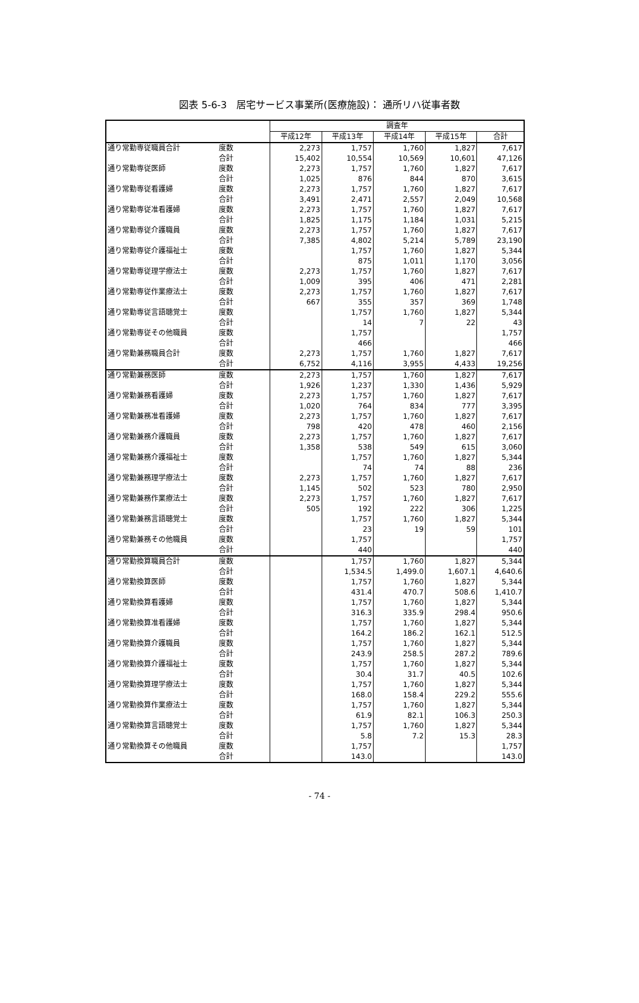図表 5-6-3　居宅サービス事業所(医療施設)： 通所リハ従事者数
| | | 調査年 | | | | |
| --- | --- | --- | --- | --- | --- | --- |
| | | 平成12年 | 平成13年 | 平成14年 | 平成15年 | 合計 |
| 通り常勤専従職員合計 | 度数 | 2,273 | 1,757 | 1,760 | 1,827 | 7,617 |
| | 合計 | 15,402 | 10,554 | 10,569 | 10,601 | 47,126 |
| 通り常勤専従医師 | 度数 | 2,273 | 1,757 | 1,760 | 1,827 | 7,617 |
| | 合計 | 1,025 | 876 | 844 | 870 | 3,615 |
| 通り常勤専従看護婦 | 度数 | 2,273 | 1,757 | 1,760 | 1,827 | 7,617 |
| | 合計 | 3,491 | 2,471 | 2,557 | 2,049 | 10,568 |
| 通り常勤専従准看護婦 | 度数 | 2,273 | 1,757 | 1,760 | 1,827 | 7,617 |
| | 合計 | 1,825 | 1,175 | 1,184 | 1,031 | 5,215 |
| 通り常勤専従介護職員 | 度数 | 2,273 | 1,757 | 1,760 | 1,827 | 7,617 |
| | 合計 | 7,385 | 4,802 | 5,214 | 5,789 | 23,190 |
| 通り常勤専従介護福祉士 | 度数 | | 1,757 | 1,760 | 1,827 | 5,344 |
| | 合計 | | 875 | 1,011 | 1,170 | 3,056 |
| 通り常勤専従理学療法士 | 度数 | 2,273 | 1,757 | 1,760 | 1,827 | 7,617 |
| | 合計 | 1,009 | 395 | 406 | 471 | 2,281 |
| 通り常勤専従作業療法士 | 度数 | 2,273 | 1,757 | 1,760 | 1,827 | 7,617 |
| | 合計 | 667 | 355 | 357 | 369 | 1,748 |
| 通り常勤専従言語聴覚士 | 度数 | | 1,757 | 1,760 | 1,827 | 5,344 |
| | 合計 | | 14 | 7 | 22 | 43 |
| 通り常勤専従その他職員 | 度数 | | 1,757 | | | 1,757 |
| | 合計 | | 466 | | | 466 |
| 通り常勤兼務職員合計 | 度数 | 2,273 | 1,757 | 1,760 | 1,827 | 7,617 |
| | 合計 | 6,752 | 4,116 | 3,955 | 4,433 | 19,256 |
| 通り常勤兼務医師 | 度数 | 2,273 | 1,757 | 1,760 | 1,827 | 7,617 |
| | 合計 | 1,926 | 1,237 | 1,330 | 1,436 | 5,929 |
| 通り常勤兼務看護婦 | 度数 | 2,273 | 1,757 | 1,760 | 1,827 | 7,617 |
| | 合計 | 1,020 | 764 | 834 | 777 | 3,395 |
| 通り常勤兼務准看護婦 | 度数 | 2,273 | 1,757 | 1,760 | 1,827 | 7,617 |
| | 合計 | 798 | 420 | 478 | 460 | 2,156 |
| 通り常勤兼務介護職員 | 度数 | 2,273 | 1,757 | 1,760 | 1,827 | 7,617 |
| | 合計 | 1,358 | 538 | 549 | 615 | 3,060 |
| 通り常勤兼務介護福祉士 | 度数 | | 1,757 | 1,760 | 1,827 | 5,344 |
| | 合計 | | 74 | 74 | 88 | 236 |
| 通り常勤兼務理学療法士 | 度数 | 2,273 | 1,757 | 1,760 | 1,827 | 7,617 |
| | 合計 | 1,145 | 502 | 523 | 780 | 2,950 |
| 通り常勤兼務作業療法士 | 度数 | 2,273 | 1,757 | 1,760 | 1,827 | 7,617 |
| | 合計 | 505 | 192 | 222 | 306 | 1,225 |
| 通り常勤兼務言語聴覚士 | 度数 | | 1,757 | 1,760 | 1,827 | 5,344 |
| | 合計 | | 23 | 19 | 59 | 101 |
| 通り常勤兼務その他職員 | 度数 | | 1,757 | | | 1,757 |
| | 合計 | | 440 | | | 440 |
| 通り常勤換算職員合計 | 度数 | | 1,757 | 1,760 | 1,827 | 5,344 |
| | 合計 | | 1,534.5 | 1,499.0 | 1,607.1 | 4,640.6 |
| 通り常勤換算医師 | 度数 | | 1,757 | 1,760 | 1,827 | 5,344 |
| | 合計 | | 431.4 | 470.7 | 508.6 | 1,410.7 |
| 通り常勤換算看護婦 | 度数 | | 1,757 | 1,760 | 1,827 | 5,344 |
| | 合計 | | 316.3 | 335.9 | 298.4 | 950.6 |
| 通り常勤換算准看護婦 | 度数 | | 1,757 | 1,760 | 1,827 | 5,344 |
| | 合計 | | 164.2 | 186.2 | 162.1 | 512.5 |
| 通り常勤換算介護職員 | 度数 | | 1,757 | 1,760 | 1,827 | 5,344 |
| | 合計 | | 243.9 | 258.5 | 287.2 | 789.6 |
| 通り常勤換算介護福祉士 | 度数 | | 1,757 | 1,760 | 1,827 | 5,344 |
| | 合計 | | 30.4 | 31.7 | 40.5 | 102.6 |
| 通り常勤換算理学療法士 | 度数 | | 1,757 | 1,760 | 1,827 | 5,344 |
| | 合計 | | 168.0 | 158.4 | 229.2 | 555.6 |
| 通り常勤換算作業療法士 | 度数 | | 1,757 | 1,760 | 1,827 | 5,344 |
| | 合計 | | 61.9 | 82.1 | 106.3 | 250.3 |
| 通り常勤換算言語聴覚士 | 度数 | | 1,757 | 1,760 | 1,827 | 5,344 |
| | 合計 | | 5.8 | 7.2 | 15.3 | 28.3 |
| 通り常勤換算その他職員 | 度数 | | 1,757 | | | 1,757 |
| | 合計 | | 143.0 | | | 143.0 |
- 74 -